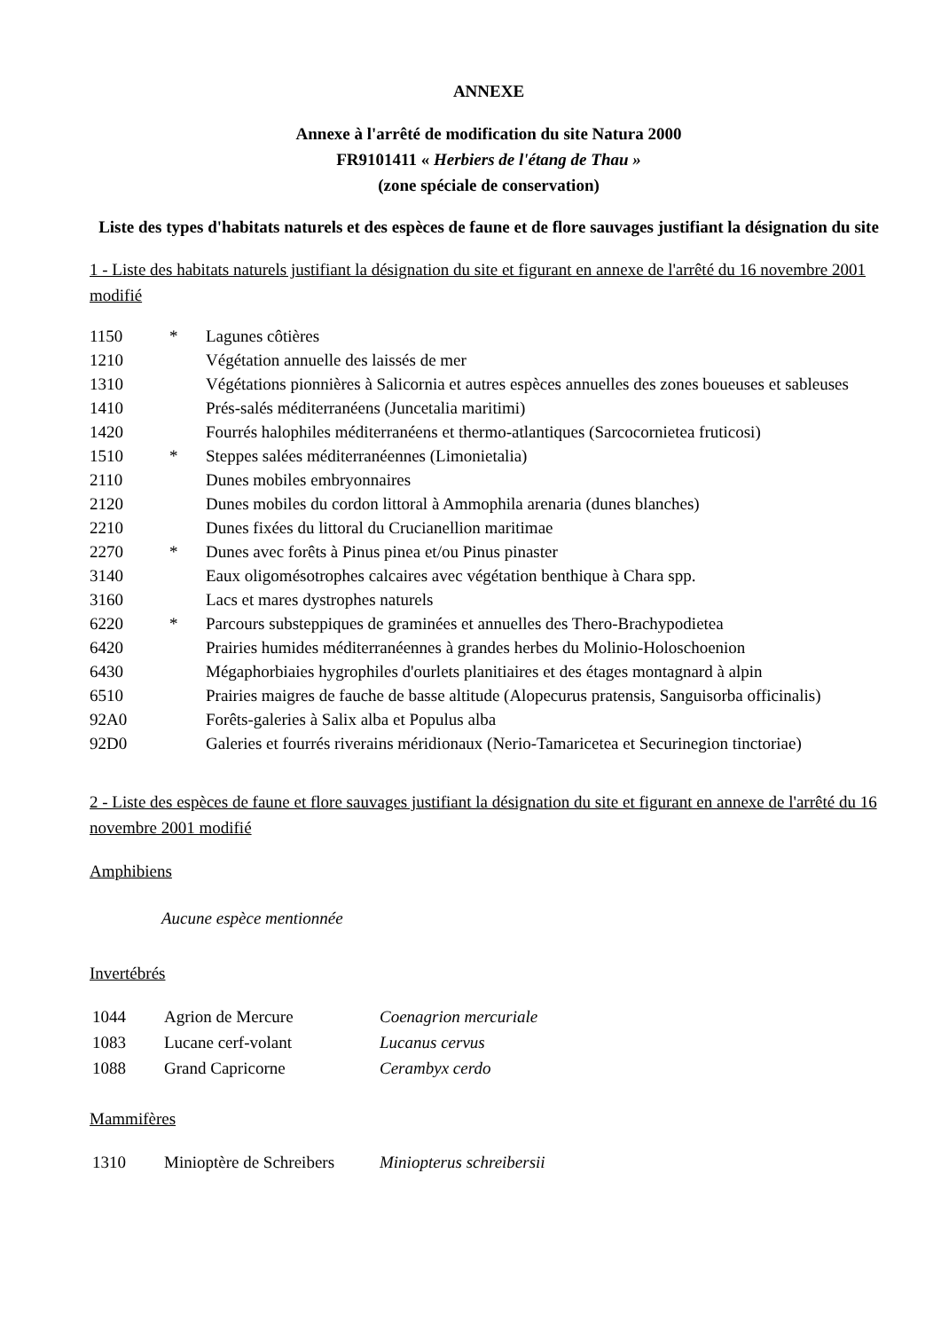ANNEXE
Annexe à l'arrêté de modification du site Natura 2000
FR9101411 « Herbiers de l'étang de Thau »
(zone spéciale de conservation)
Liste des types d'habitats naturels et des espèces de faune et de flore sauvages justifiant la désignation du site
1 - Liste des habitats naturels justifiant la désignation du site et figurant en annexe de l'arrêté du 16 novembre 2001 modifié
| 1150 | * | Lagunes côtières |
| 1210 | | Végétation annuelle des laissés de mer |
| 1310 | | Végétations pionnières à Salicornia et autres espèces annuelles des zones boueuses et sableuses |
| 1410 | | Prés-salés méditerranéens (Juncetalia maritimi) |
| 1420 | | Fourrés halophiles méditerranéens et thermo-atlantiques (Sarcocornietea fruticosi) |
| 1510 | * | Steppes salées méditerranéennes (Limonietalia) |
| 2110 | | Dunes mobiles embryonnaires |
| 2120 | | Dunes mobiles du cordon littoral à Ammophila arenaria (dunes blanches) |
| 2210 | | Dunes fixées du littoral du Crucianellion maritimae |
| 2270 | * | Dunes avec forêts à Pinus pinea et/ou Pinus pinaster |
| 3140 | | Eaux oligomésotrophes calcaires avec végétation benthique à Chara spp. |
| 3160 | | Lacs et mares dystrophes naturels |
| 6220 | * | Parcours substeppiques de graminées et annuelles des Thero-Brachypodietea |
| 6420 | | Prairies humides méditerranéennes à grandes herbes du Molinio-Holoschoenion |
| 6430 | | Mégaphorbiaies hygrophiles d'ourlets planitiaires et des étages montagnard à alpin |
| 6510 | | Prairies maigres de fauche de basse altitude (Alopecurus pratensis, Sanguisorba officinalis) |
| 92A0 | | Forêts-galeries à Salix alba et Populus alba |
| 92D0 | | Galeries et fourrés riverains méridionaux (Nerio-Tamaricetea et Securinegion tinctoriae) |
2 - Liste des espèces de faune et flore sauvages justifiant la désignation du site et figurant en annexe de l'arrêté du 16 novembre 2001 modifié
Amphibiens
Aucune espèce mentionnée
Invertébrés
| 1044 | Agrion de Mercure | Coenagrion mercuriale |
| 1083 | Lucane cerf-volant | Lucanus cervus |
| 1088 | Grand Capricorne | Cerambyx cerdo |
Mammifères
| 1310 | Minioptère de Schreibers | Miniopterus schreibersii |